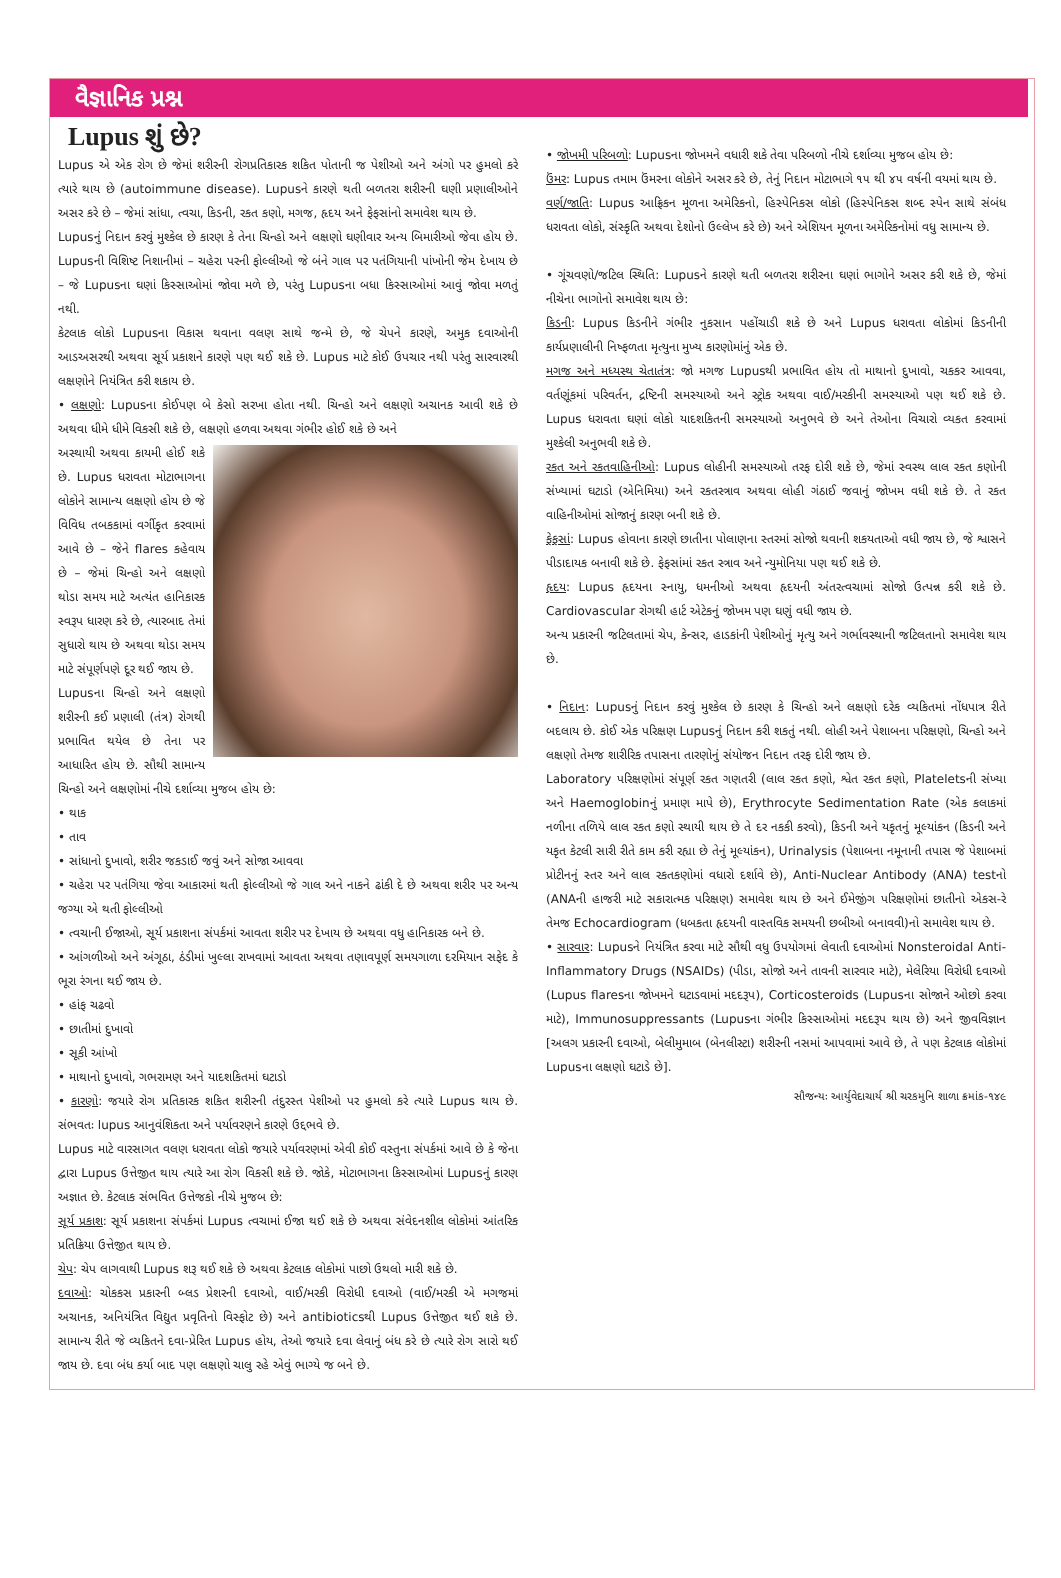વૈજ્ઞાનિક પ્રશ્ન
Lupus શું છે?
Lupus એ એક રોગ છે જેમાં શરીરની રોગપ્રતિકારક શકિત પોતાની જ પેશીઓ અને અંગો પર હુમલો કરે ત્યારે થાય છે (autoimmune disease). Lupusને કારણે થતી બળતરા શરીરની ઘણી પ્રણાલીઓને અસર કરે છે – જેમાં સાંધા, ત્વચા, કિડની, રકત કણો, મગજ, હૃદય અને ફેફસાંનો સમાવેશ થાય છે.
Lupusનું નિદાન કરવું મુશ્કેલ છે કારણ કે તેના ચિન્હો અને લક્ષણો ઘણીવાર અન્ય બિમારીઓ જેવા હોય છે. Lupusની વિશિષ્ટ નિશાનીમાં – ચહેરા પરની ફોલ્લીઓ જે બંને ગાલ પર પતંગિયાની પાંખોની જેમ દેખાય છે – જે Lupusના ઘણાં કિસ્સાઓમાં જોવા મળે છે, પરંતુ Lupusના બધા કિસ્સાઓમાં આવું જોવા મળતું નથી.
કેટલાક લોકો Lupusના વિકાસ થવાના વલણ સાથે જન્મે છે, જે ચેપને કારણે, અમુક દવાઓની આડઅસરથી અથવા સૂર્ય પ્રકાશને કારણે પણ થઈ શકે છે. Lupus માટે કોઈ ઉપચાર નથી પરંતુ સારવારથી લક્ષણોને નિયંત્રિત કરી શકાય છે.
• લક્ષણો: Lupusના કોઈપણ બે કેસો સરખા હોતા નથી. ચિન્હો અને લક્ષણો અચાનક આવી શકે છે અથવા ધીમે ધીમે વિકસી શકે છે, લક્ષણો હળવા અથવા ગંભીર હોઈ શકે છે અને
અસ્થાયી અથવા કાયમી હોઈ શકે છે. Lupus ધરાવતા મોટાભાગના લોકોને સામાન્ય લક્ષણો હોય છે જે વિવિધ તબકકામાં વર્ગીકૃત કરવામાં આવે છે – જેને flares કહેવાય છે – જેમાં ચિન્હો અને લક્ષણો થોડા સમય માટે અત્યંત હાનિકારક સ્વરૂપ ધારણ કરે છે, ત્યારબાદ તેમાં સુધારો થાય છે અથવા થોડા સમય માટે સંપૂર્ણપણે દૂર થઈ જાય છે.
Lupusના ચિન્હો અને લક્ષણો શરીરની કઈ પ્રણાલી (તંત્ર) રોગથી પ્રભાવિત થયેલ છે તેના પર આધારિત હોય છે. સૌથી સામાન્ય ચિન્હો અને લક્ષણોમાં નીચે દર્શાવ્યા મુજબ હોય છે:
• થાક
• તાવ
• સાંધાનો દુખાવો, શરીર જકડાઈ જવું અને સોજા આવવા
• ચહેરા પર પતંગિયા જેવા આકારમાં થતી ફોલ્લીઓ જે ગાલ અને નાકને ઢાંકી દે છે અથવા શરીર પર અન્ય જગ્યા એ થતી ફોલ્લીઓ
• ત્વચાની ઈજાઓ, સૂર્ય પ્રકાશના સંપર્કમાં આવતા શરીર પર દેખાય છે અથવા વધુ હાનિકારક બને છે.
• આંગળીઓ અને અંગૂઠા, ઠંડીમાં ખુલ્લા રાખવામાં આવતા અથવા તણાવપૂર્ણ સમયગાળા દરમિયાન સફેદ કે ભૂરા રંગના થઈ જાય છે.
• હાંફ ચઢવો
• છાતીમાં દુખાવો
• સૂકી આંખો
• માથાનો દુખાવો, ગભરામણ અને યાદશકિતમાં ઘટાડો
• કારણો: જયારે રોગ પ્રતિકારક શકિત શરીરની તંદુરસ્ત પેશીઓ પર હુમલો કરે ત્યારે Lupus થાય છે. સંભવતઃ lupus આનુવંશિકતા અને પર્યાવરણને કારણે ઉદ્દભવે છે.
Lupus માટે વારસાગત વલણ ધરાવતા લોકો જયારે પર્યાવરણમાં એવી કોઈ વસ્તુના સંપર્કમાં આવે છે કે જેના દ્વારા Lupus ઉત્તેજીત થાય ત્યારે આ રોગ વિકસી શકે છે. જોકે, મોટાભાગના કિસ્સાઓમાં Lupusનું કારણ અજ્ઞાત છે. કેટલાક સંભવિત ઉત્તેજકો નીચે મુજબ છે:
સૂર્ય પ્રકાશ: સૂર્ય પ્રકાશના સંપર્કમાં Lupus ત્વચામાં ઈજા થઈ શકે છે અથવા સંવેદનશીલ લોકોમાં આંતરિક પ્રતિક્રિયા ઉત્તેજીત થાય છે.
ચેપ: ચેપ લાગવાથી Lupus શરૂ થઈ શકે છે અથવા કેટલાક લોકોમાં પાછો ઉથલો મારી શકે છે.
દવાઓ: ચોકકસ પ્રકારની બ્લડ પ્રેશરની દવાઓ, વાઈ/મરકી વિરોધી દવાઓ (વાઈ/મરકી એ મગજમાં અચાનક, અનિયંત્રિત વિદ્યુત પ્રવૃતિનો વિસ્ફોટ છે) અને antibioticsથી Lupus ઉત્તેજીત થઈ શકે છે. સામાન્ય રીતે જે વ્યકિતને દવા-પ્રેરિત Lupus હોય, તેઓ જયારે દવા લેવાનું બંધ કરે છે ત્યારે રોગ સારો થઈ જાય છે. દવા બંધ કર્યા બાદ પણ લક્ષણો ચાલુ રહે એવું ભાગ્યે જ બને છે.
• જોખમી પરિબળો: Lupusના જોખમને વધારી શકે તેવા પરિબળો નીચે દર્શાવ્યા મુજબ હોય છે:
ઉંમર: Lupus તમામ ઉંમરના લોકોને અસર કરે છે, તેનું નિદાન મોટાભાગે ૧૫ થી ૪૫ વર્ષની વયમાં થાય છે.
વર્ણ/જાતિ: Lupus આફ્રિકન મૂળના અમેરિકનો, હિસ્પેનિકસ લોકો (હિસ્પેનિકસ શબ્દ સ્પેન સાથે સંબંધ ધરાવતા લોકો, સંસ્કૃતિ અથવા દેશોનો ઉલ્લેખ કરે છે) અને એશિયન મૂળના અમેરિકનોમાં વધુ સામાન્ય છે.
• ગૂંચવણો/જટિલ સ્થિતિ: Lupusને કારણે થતી બળતરા શરીરના ઘણાં ભાગોને અસર કરી શકે છે, જેમાં નીચેના ભાગોનો સમાવેશ થાય છે:
કિડની: Lupus કિડનીને ગંભીર નુકસાન પહોંચાડી શકે છે અને Lupus ધરાવતા લોકોમાં કિડનીની કાર્યપ્રણાલીની નિષ્ફળતા મૃત્યુના મુખ્ય કારણોમાંનું એક છે.
મગજ અને મધ્યસ્થ ચેતાતંત્ર: જો મગજ Lupusથી પ્રભાવિત હોય તો માથાનો દુખાવો, ચકકર આવવા, વર્તણૂંકમાં પરિવર્તન, દ્રષ્ટિની સમસ્યાઓ અને સ્ટ્રોક અથવા વાઈ/મરકીની સમસ્યાઓ પણ થઈ શકે છે. Lupus ધરાવતા ઘણાં લોકો યાદશકિતની સમસ્યાઓ અનુભવે છે અને તેઓના વિચારો વ્યકત કરવામાં મુશ્કેલી અનુભવી શકે છે.
રકત અને રકતવાહિનીઓ: Lupus લોહીની સમસ્યાઓ તરફ દોરી શકે છે, જેમાં સ્વસ્થ લાલ રકત કણોની સંખ્યામાં ઘટાડો (એનિમિયા) અને રકતસ્ત્રાવ અથવા લોહી ગંઠાઈ જવાનું જોખમ વધી શકે છે. તે રકત વાહિનીઓમાં સોજાનું કારણ બની શકે છે.
ફેફસાં: Lupus હોવાના કારણે છાતીના પોલાણના સ્તરમાં સોજો થવાની શકયતાઓ વધી જાય છે, જે શ્વાસને પીડાદાયક બનાવી શકે છે. ફેફસાંમાં રકત સ્ત્રાવ અને ન્યુમોનિયા પણ થઈ શકે છે.
હૃદય: Lupus હૃદયના સ્નાયુ, ધમનીઓ અથવા હૃદયની અંતરત્વચામાં સોજો ઉત્પન્ન કરી શકે છે. Cardiovascular રોગથી હાર્ટ એટેકનું જોખમ પણ ઘણું વધી જાય છે.
અન્ય પ્રકારની જટિલતામાં ચેપ, કેન્સર, હાડકાંની પેશીઓનું મૃત્યુ અને ગર્ભાવસ્થાની જટિલતાનો સમાવેશ થાય છે.
• નિદાન: Lupusનું નિદાન કરવું મુશ્કેલ છે કારણ કે ચિન્હો અને લક્ષણો દરેક વ્યકિતમાં નોંધપાત્ર રીતે બદલાય છે. કોઈ એક પરિક્ષણ Lupusનું નિદાન કરી શકતું નથી. લોહી અને પેશાબના પરિક્ષણો, ચિન્હો અને લક્ષણો તેમજ શારીરિક તપાસના તારણોનું સંયોજન નિદાન તરફ દોરી જાય છે.
Laboratory પરિક્ષણોમાં સંપૂર્ણ રકત ગણતરી (લાલ રકત કણો, શ્વેત રકત કણો, Plateletsની સંખ્યા અને Haemoglobinનું પ્રમાણ માપે છે), Erythrocyte Sedimentation Rate (એક કલાકમાં નળીના તળિયે લાલ રકત કણો સ્થાયી થાય છે તે દર નકકી કરવો), કિડની અને યકૃતનું મૂલ્યાંકન (કિડની અને યકૃત કેટલી સારી રીતે કામ કરી રહ્યા છે તેનું મૂલ્યાંકન), Urinalysis (પેશાબના નમૂનાની તપાસ જે પેશાબમાં પ્રોટીનનું સ્તર અને લાલ રકતકણોમાં વધારો દર્શાવે છે), Anti-Nuclear Antibody (ANA) testનો (ANAની હાજરી માટે સકારાત્મક પરિક્ષણ) સમાવેશ થાય છે અને ઈમેજીંગ પરિક્ષણોમાં છાતીનો એકસ-રે તેમજ Echocardiogram (ધબકતા હૃદયની વાસ્તવિક સમયની છબીઓ બનાવવી)નો સમાવેશ થાય છે.
• સારવાર: Lupusને નિયંત્રિત કરવા માટે સૌથી વધુ ઉપયોગમાં લેવાતી દવાઓમાં Nonsteroidal Anti-Inflammatory Drugs (NSAIDs) (પીડા, સોજો અને તાવની સારવાર માટે), મેલેરિયા વિરોધી દવાઓ (Lupus flaresના જોખમને ઘટાડવામાં મદદરૂપ), Corticosteroids (Lupusના સોજાને ઓછો કરવા માટે), Immunosuppressants (Lupusના ગંભીર કિસ્સાઓમાં મદદરૂપ થાય છે) અને જીવવિજ્ઞાન [અલગ પ્રકારની દવાઓ, બેલીમુમાબ (બેનલીસ્ટા) શરીરની નસમાં આપવામાં આવે છે, તે પણ કેટલાક લોકોમાં Lupusના લક્ષણો ઘટાડે છે].
સૌજન્યઃ આર્યુવેદાચાર્ય શ્રી ચરકમુનિ શાળા ક્રમાંક-૧૪૯